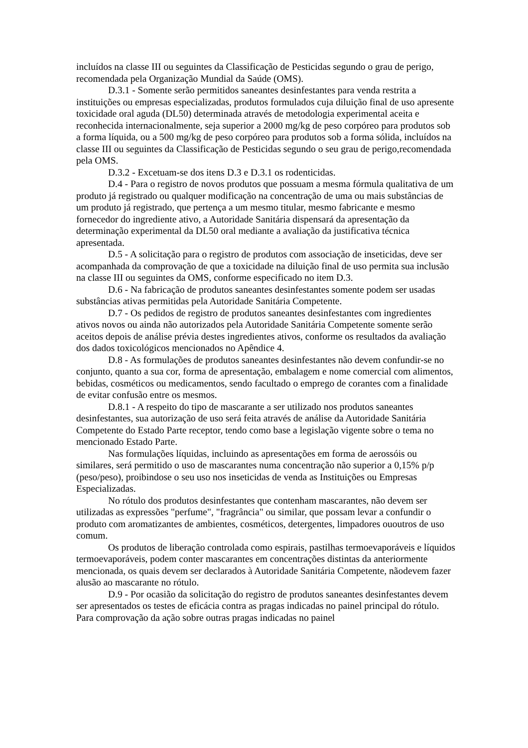incluídos na classe III ou seguintes da Classificação de Pesticidas segundo o grau de perigo, recomendada pela Organização Mundial da Saúde (OMS).
D.3.1 - Somente serão permitidos saneantes desinfestantes para venda restrita a instituições ou empresas especializadas, produtos formulados cuja diluição final de uso apresente toxicidade oral aguda (DL50) determinada através de metodologia experimental aceita e reconhecida internacionalmente, seja superior a 2000 mg/kg de peso corpóreo para produtos sob a forma líquida, ou a 500 mg/kg de peso corpóreo para produtos sob a forma sólida, incluídos na classe III ou seguintes da Classificação de Pesticidas segundo o seu grau de perigo,recomendada pela OMS.
D.3.2 - Excetuam-se dos itens D.3 e D.3.1 os rodenticidas.
D.4 - Para o registro de novos produtos que possuam a mesma fórmula qualitativa de um produto já registrado ou qualquer modificação na concentração de uma ou mais substâncias de um produto já registrado, que pertença a um mesmo titular, mesmo fabricante e mesmo fornecedor do ingrediente ativo, a Autoridade Sanitária dispensará da apresentação da determinação experimental da DL50 oral mediante a avaliação da justificativa técnica apresentada.
D.5 - A solicitação para o registro de produtos com associação de inseticidas, deve ser acompanhada da comprovação de que a toxicidade na diluição final de uso permita sua inclusão na classe III ou seguintes da OMS, conforme especificado no item D.3.
D.6 - Na fabricação de produtos saneantes desinfestantes somente podem ser usadas substâncias ativas permitidas pela Autoridade Sanitária Competente.
D.7 - Os pedidos de registro de produtos saneantes desinfestantes com ingredientes ativos novos ou ainda não autorizados pela Autoridade Sanitária Competente somente serão aceitos depois de análise prévia destes ingredientes ativos, conforme os resultados da avaliação dos dados toxicológicos mencionados no Apêndice 4.
D.8 - As formulações de produtos saneantes desinfestantes não devem confundir-se no conjunto, quanto a sua cor, forma de apresentação, embalagem e nome comercial com alimentos, bebidas, cosméticos ou medicamentos, sendo facultado o emprego de corantes com a finalidade de evitar confusão entre os mesmos.
D.8.1 - A respeito do tipo de mascarante a ser utilizado nos produtos saneantes desinfestantes, sua autorização de uso será feita através de análise da Autoridade Sanitária Competente do Estado Parte receptor, tendo como base a legislação vigente sobre o tema no mencionado Estado Parte.
Nas formulações líquidas, incluindo as apresentações em forma de aerossóis ou similares, será permitido o uso de mascarantes numa concentração não superior a 0,15% p/p (peso/peso), proibindose o seu uso nos inseticidas de venda as Instituições ou Empresas Especializadas.
No rótulo dos produtos desinfestantes que contenham mascarantes, não devem ser utilizadas as expressões "perfume", "fragrância" ou similar, que possam levar a confundir o produto com aromatizantes de ambientes, cosméticos, detergentes, limpadores ououtros de uso comum.
Os produtos de liberação controlada como espirais, pastilhas termoevaporáveis e líquidos termoevaporáveis, podem conter mascarantes em concentrações distintas da anteriormente mencionada, os quais devem ser declarados à Autoridade Sanitária Competente, nãodevem fazer alusão ao mascarante no rótulo.
D.9 - Por ocasião da solicitação do registro de produtos saneantes desinfestantes devem ser apresentados os testes de eficácia contra as pragas indicadas no painel principal do rótulo. Para comprovação da ação sobre outras pragas indicadas no painel